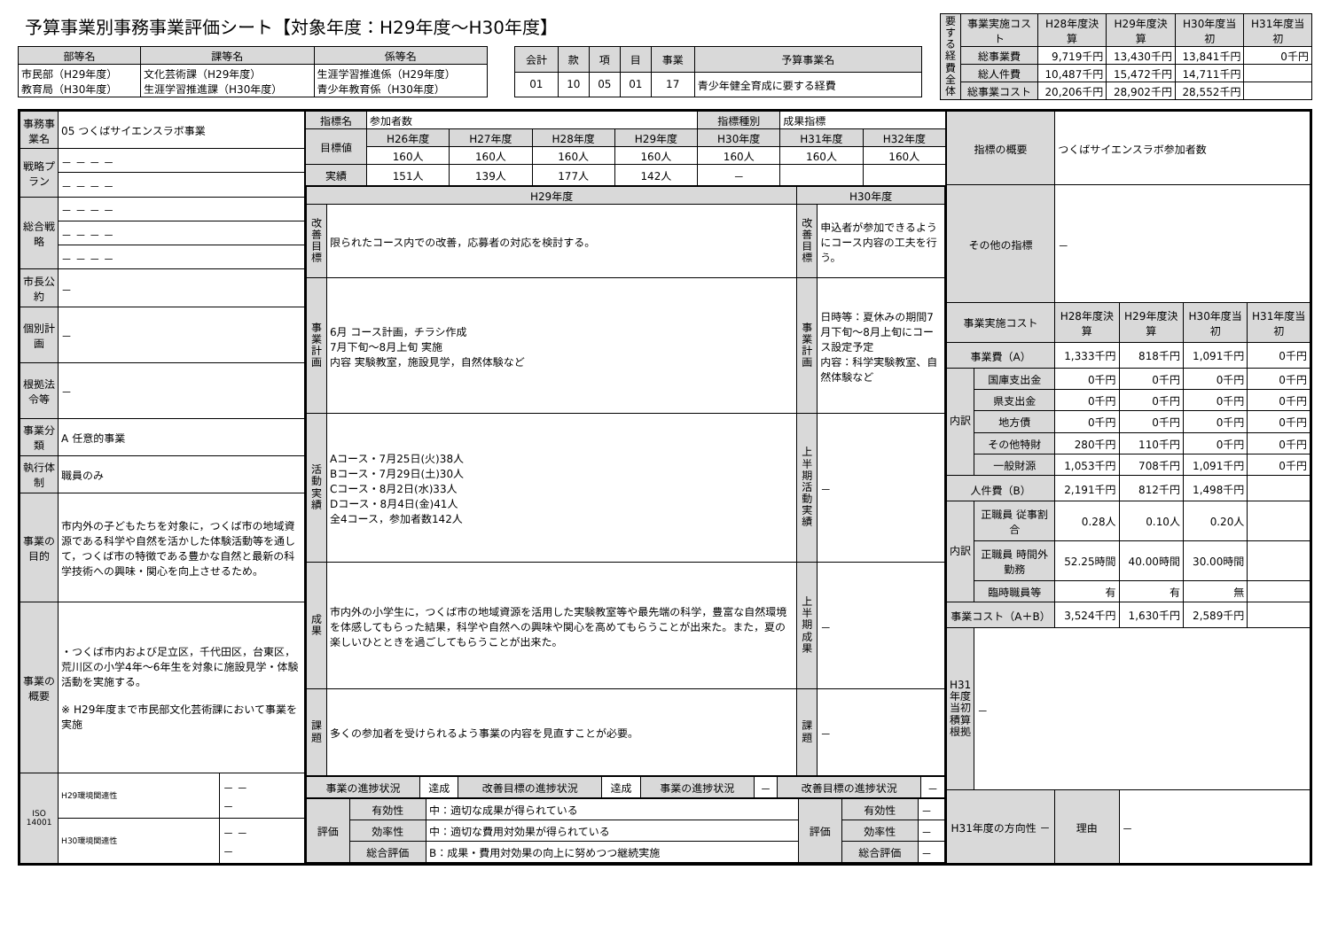予算事業別事務事業評価シート【対象年度：H29年度～H30年度】
| 部等名 | 課等名 | 係等名 |
| --- | --- | --- |
| 市民部（H29年度） 教育局（H30年度） | 文化芸術課（H29年度） 生涯学習推進課（H30年度） | 生涯学習推進係（H29年度） 青少年教育係（H30年度） |
| 会計 | 款 | 項 | 目 | 事業 | 予算事業名 |
| --- | --- | --- | --- | --- | --- |
| 01 | 10 | 05 | 01 | 17 | 青少年健全育成に要する経費 |
| 要する経費全体 | 事業実施コスト | H28年度決算 | H29年度決算 | H30年度当初 | H31年度当初 |
| --- | --- | --- | --- | --- | --- |
| | 総事業費 | 9,719千円 | 13,430千円 | 13,841千円 | 0千円 |
| | 総人件費 | 10,487千円 | 15,472千円 | 14,711千円 | |
| | 総事業コスト | 20,206千円 | 28,902千円 | 28,552千円 | |
| 事務事業名 | 05 つくばサイエンスラボ事業 | |
| 戦略プラン | － － － － | |
| | － － － － | |
| 総合戦略 | － － － － | |
| | － － － － | |
| | － － － － | |
| 市長公約 | － | |
| 個別計画 | － | |
| 根拠法令等 | － | |
| 事業分類 | A 任意的事業 | |
| 執行体制 | 職員のみ | |
| 事業の目的 | 市内外の子どもたちを対象に，つくば市の地域資源である科学や自然を活かした体験活動等を通して，つくば市の特徴である豊かな自然と最新の科学技術への興味・関心を向上させるため。 | |
| 事業の概要 | ・つくば市内および足立区，千代田区，台東区，荒川区の小学4年～6年生を対象に施設見学・体験活動を実施する。 ※ H29年度まで市民部文化芸術課において事業を実施 | |
| ISO 14001 | H29環境関連性 | － － － |
| | H30環境関連性 | － － － |
| 指標名 | 参加者数 | | | | 指標種別 | 成果指標 | |
| 目標値 | H26年度 | H27年度 | H28年度 | H29年度 | H30年度 | H31年度 | H32年度 |
| | 160人 | 160人 | 160人 | 160人 | 160人 | 160人 | 160人 |
| 実績 | 151人 | 139人 | 177人 | 142人 | － | | |
| / H29年度 / / H30年度 / / / --- / --- / --- / --- / / 改善目標 / 限られたコース内での改善，応募者の対応を検討する。 / 改善目標 / 申込者が参加できるようにコース内容の工夫を行う。 / / 事業計画 / 6月 コース計画，チラシ作成 7月下旬～8月上旬 実施 内容 実験教室，施設見学，自然体験など / 事業計画 / 日時等：夏休みの期間7月下旬～8月上旬にコース設定予定 内容：科学実験教室、自然体験など / / 活動実績 / Aコース・7月25日(火)38人 Bコース・7月29日(土)30人 Cコース・8月2日(水)33人 Dコース・8月4日(金)41人 全4コース，参加者数142人 / 上半期活動実績 / － / / 成果 / 市内外の小学生に，つくば市の地域資源を活用した実験教室等や最先端の科学，豊富な自然環境を体感してもらった結果，科学や自然への興味や関心を高めてもらうことが出来た。また，夏の楽しいひとときを過ごしてもらうことが出来た。 / 上半期成果 / － / / 課題 / 多くの参加者を受けられるよう事業の内容を見直すことが必要。 / 課題 / － / / 事業の進捗状況 / 達成 / 改善目標の進捗状況 / 達成 / 事業の進捗状況 / － / 改善目標の進捗状況 / － / / 評価 / 有効性 / 中：適切な成果が得られている / 評価 / 有効性 / － / / / 効率性 / 中：適切な費用対効果が得られている / / 効率性 / － / / / 総合評価 / B：成果・費用対効果の向上に努めつつ継続実施 / / 総合評価 / － / | | | | | | | |
| 指標の概要 | | つくばサイエンスラボ参加者数 | | | |
| その他の指標 | | － | | | |
| 事業実施コスト | | H28年度決算 | H29年度決算 | H30年度当初 | H31年度当初 |
| 事業費（A） | | 1,333千円 | 818千円 | 1,091千円 | 0千円 |
| 内訳 | 国庫支出金 | 0千円 | 0千円 | 0千円 | 0千円 |
| | 県支出金 | 0千円 | 0千円 | 0千円 | 0千円 |
| | 地方債 | 0千円 | 0千円 | 0千円 | 0千円 |
| | その他特財 | 280千円 | 110千円 | 0千円 | 0千円 |
| | 一般財源 | 1,053千円 | 708千円 | 1,091千円 | 0千円 |
| 人件費（B） | | 2,191千円 | 812千円 | 1,498千円 | |
| 内訳 | 正職員 従事割合 | 0.28人 | 0.10人 | 0.20人 | |
| | 正職員 時間外勤務 | 52.25時間 | 40.00時間 | 30.00時間 | |
| | 臨時職員等 | 有 | 有 | 無 | |
| 事業コスト（A＋B） | | 3,524千円 | 1,630千円 | 2,589千円 | |
| H31年度当初積算根拠 | － | | | | |
| H31年度の方向性 － | | 理由 | － | | |